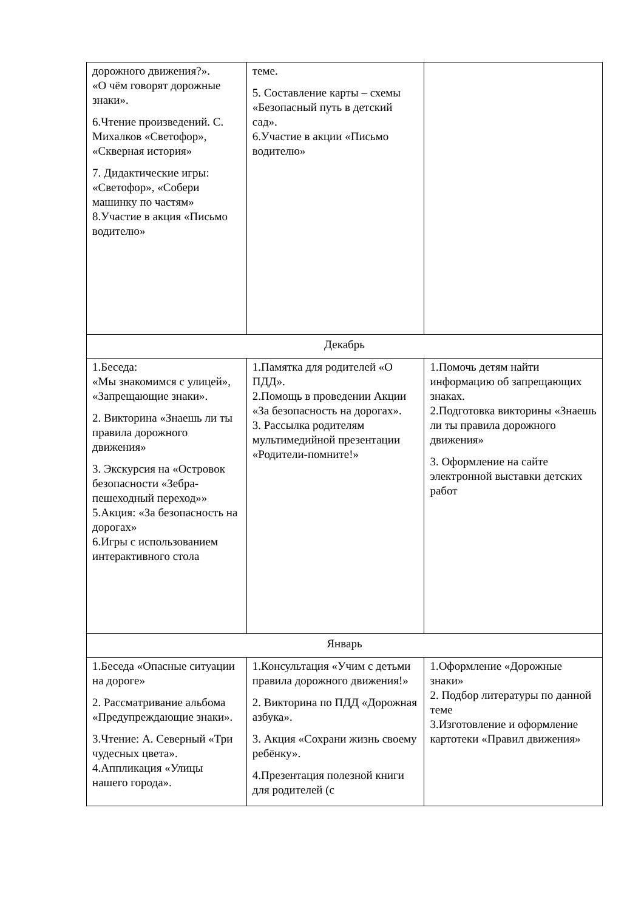| дорожного движения?». «О чём говорят дорожные знаки». 6.Чтение произведений. С. Михалков «Светофор», «Скверная история» 7. Дидактические игры: «Светофор», «Собери машинку по частям» 8.Участие в акция «Письмо водителю» | теме. 5. Составление карты – схемы «Безопасный путь в детский сад». 6.Участие в акции «Письмо водителю» | |
| Декабрь | | |
| 1.Беседа: «Мы знакомимся с улицей», «Запрещающие знаки». 2. Викторина «Знаешь ли ты правила дорожного движения» 3. Экскурсия на «Островок безопасности «Зебра-пешеходный переход»» 5.Акция: «За безопасность на дорогах» 6.Игры с использованием интерактивного стола | 1.Памятка для родителей «О ПДД». 2.Помощь в проведении Акции «За безопасность на дорогах». 3. Рассылка родителям мультимедийной презентации «Родители-помните!» | 1.Помочь детям найти информацию об запрещающих знаках. 2.Подготовка викторины «Знаешь ли ты правила дорожного движения» 3. Оформление на сайте электронной выставки детских работ |
| Январь | | |
| 1.Беседа «Опасные ситуации на дороге» 2. Рассматривание альбома «Предупреждающие знаки». 3.Чтение: А. Северный «Три чудесных цвета». 4.Аппликация «Улицы нашего города». | 1.Консультация «Учим с детьми правила дорожного движения!» 2. Викторина по ПДД «Дорожная азбука». 3. Акция «Сохрани жизнь своему ребёнку». 4.Презентация полезной книги для родителей (с | 1.Оформление «Дорожные знаки» 2. Подбор литературы по данной теме 3.Изготовление и оформление картотеки «Правил движения» |